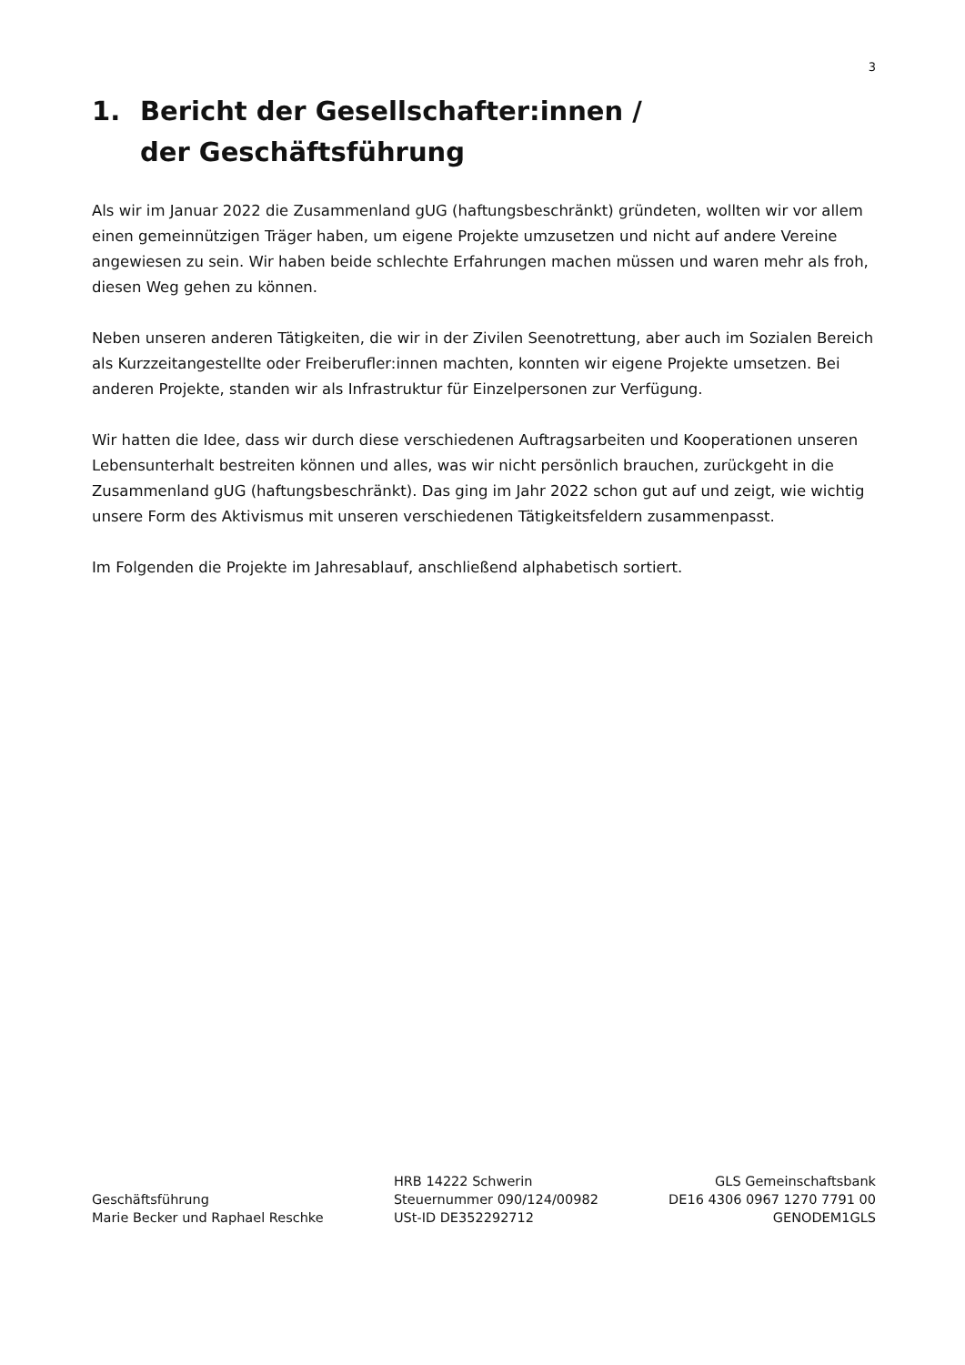3
1. Bericht der Gesellschafter:innen /
der Geschäftsführung
Als wir im Januar 2022 die Zusammenland gUG (haftungsbeschränkt) gründeten, wollten wir vor allem einen gemeinnützigen Träger haben, um eigene Projekte umzusetzen und nicht auf andere Vereine angewiesen zu sein. Wir haben beide schlechte Erfahrungen machen müssen und waren mehr als froh, diesen Weg gehen zu können.
Neben unseren anderen Tätigkeiten, die wir in der Zivilen Seenotrettung, aber auch im Sozialen Bereich als Kurzzeitangestellte oder Freiberufler:innen machten, konnten wir eigene Projekte umsetzen. Bei anderen Projekte, standen wir als Infrastruktur für Einzelpersonen zur Verfügung.
Wir hatten die Idee, dass wir durch diese verschiedenen Auftragsarbeiten und Kooperationen unseren Lebensunterhalt bestreiten können und alles, was wir nicht persönlich brauchen, zurückgeht in die Zusammenland gUG (haftungsbeschränkt). Das ging im Jahr 2022 schon gut auf und zeigt, wie wichtig unsere Form des Aktivismus mit unseren verschiedenen Tätigkeitsfeldern zusammenpasst.
Im Folgenden die Projekte im Jahresablauf, anschließend alphabetisch sortiert.
Geschäftsführung
Marie Becker und Raphael Reschke
HRB 14222 Schwerin
Steuernummer 090/124/00982
USt-ID DE352292712
GLS Gemeinschaftsbank
DE16 4306 0967 1270 7791 00
GENODEM1GLS